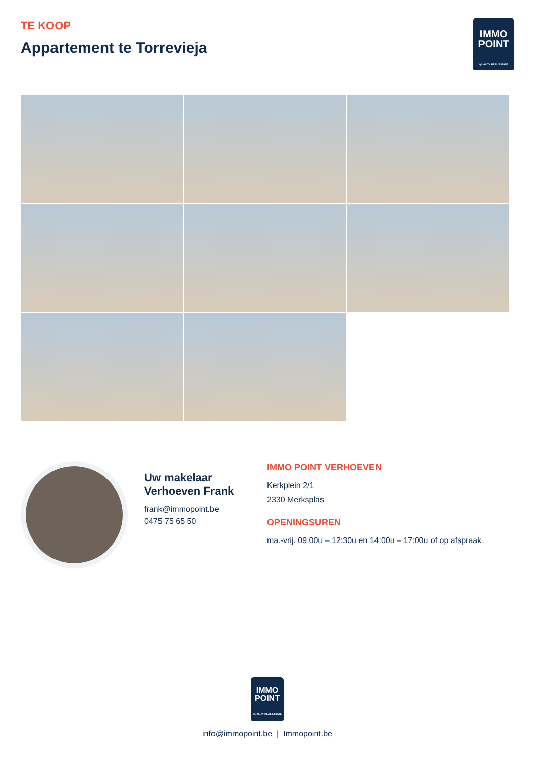TE KOOP
Appartement te Torrevieja
IMMO
POINT
QUALITY REAL ESTATE
Uw makelaar
Verhoeven Frank
frank@immopoint.be
0475 75 65 50
IMMO POINT VERHOEVEN
Kerkplein 2/1
2330 Merksplas
OPENINGSUREN
ma.-vrij. 09:00u – 12:30u en 14:00u – 17:00u of op afspraak.
IMMO
POINT
QUALITY REAL ESTATE
info@immopoint.be | Immopoint.be